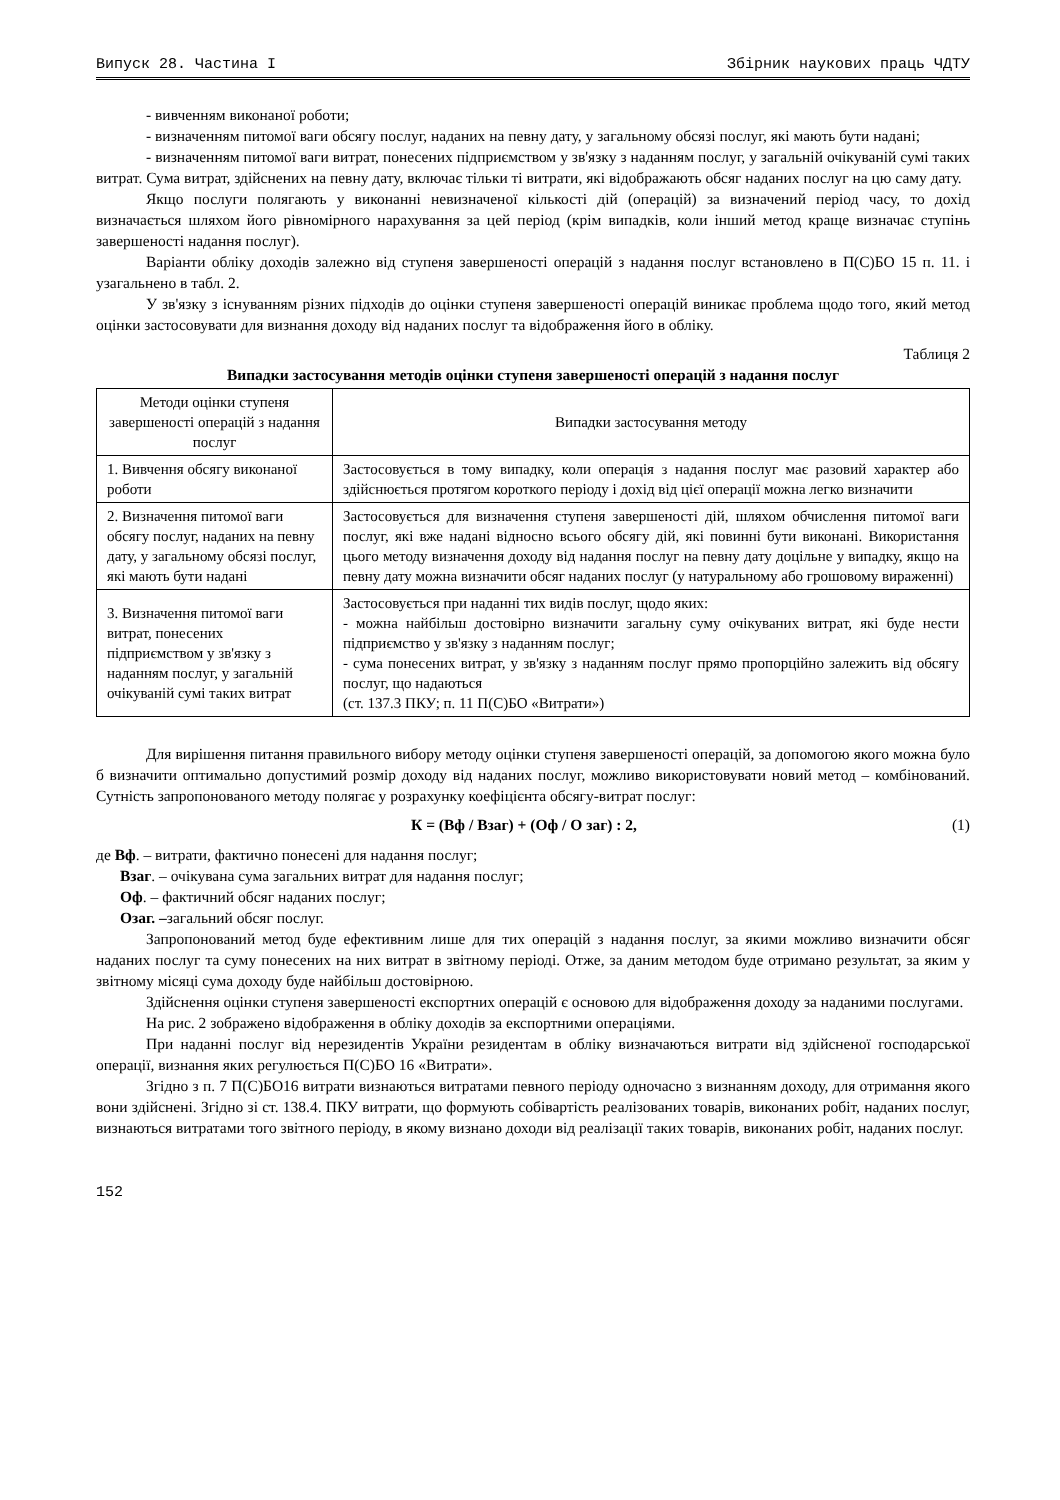Випуск 28. Частина I Збірник наукових праць ЧДТУ
- вивченням виконаної роботи;
- визначенням питомої ваги обсягу послуг, наданих на певну дату, у загальному обсязі послуг, які мають бути надані;
- визначенням питомої ваги витрат, понесених підприємством у зв'язку з наданням послуг, у загальній очікуваній сумі таких витрат. Сума витрат, здійснених на певну дату, включає тільки ті витрати, які відображають обсяг наданих послуг на цю саму дату.
Якщо послуги полягають у виконанні невизначеної кількості дій (операцій) за визначений період часу, то дохід визначається шляхом його рівномірного нарахування за цей період (крім випадків, коли інший метод краще визначає ступінь завершеності надання послуг).
Варіанти обліку доходів залежно від ступеня завершеності операцій з надання послуг встановлено в П(С)БО 15 п. 11. і узагальнено в табл. 2.
У зв'язку з існуванням різних підходів до оцінки ступеня завершеності операцій виникає проблема щодо того, який метод оцінки застосовувати для визнання доходу від наданих послуг та відображення його в обліку.
Таблиця 2
Випадки застосування методів оцінки ступеня завершеності операцій з надання послуг
| Методи оцінки ступеня завершеності операцій з надання послуг | Випадки застосування методу |
| 1. Вивчення обсягу виконаної роботи | Застосовується в тому випадку, коли операція з надання послуг має разовий характер або здійснюється протягом короткого періоду і дохід від цієї операції можна легко визначити |
| 2. Визначення питомої ваги обсягу послуг, наданих на певну дату, у загальному обсязі послуг, які мають бути надані | Застосовується для визначення ступеня завершеності дій, шляхом обчислення питомої ваги послуг, які вже надані відносно всього обсягу дій, які повинні бути виконані. Використання цього методу визначення доходу від надання послуг на певну дату доцільне у випадку, якщо на певну дату можна визначити обсяг наданих послуг (у натуральному або грошовому вираженні) |
| 3. Визначення питомої ваги витрат, понесених підприємством у зв'язку з наданням послуг, у загальній очікуваній сумі таких витрат | Застосовується при наданні тих видів послуг, щодо яких: - можна найбільш достовірно визначити загальну суму очікуваних витрат, які буде нести підприємство у зв'язку з наданням послуг; - сума понесених витрат, у зв'язку з наданням послуг прямо пропорційно залежить від обсягу послуг, що надаються (ст. 137.3 ПКУ; п. 11 П(С)БО «Витрати») |
Для вирішення питання правильного вибору методу оцінки ступеня завершеності операцій, за допомогою якого можна було б визначити оптимально допустимий розмір доходу від наданих послуг, можливо використовувати новий метод – комбінований. Сутність запропонованого методу полягає у розрахунку коефіцієнта обсягу-витрат послуг:
К = (Вф / Взаг) + (Оф / О заг) : 2, (1)
де Вф. – витрати, фактично понесені для надання послуг;
Взаг. – очікувана сума загальних витрат для надання послуг;
Оф. – фактичний обсяг наданих послуг;
Озаг. –загальний обсяг послуг.
Запропонований метод буде ефективним лише для тих операцій з надання послуг, за якими можливо визначити обсяг наданих послуг та суму понесених на них витрат в звітному періоді. Отже, за даним методом буде отримано результат, за яким у звітному місяці сума доходу буде найбільш достовірною.
Здійснення оцінки ступеня завершеності експортних операцій є основою для відображення доходу за наданими послугами.
На рис. 2 зображено відображення в обліку доходів за експортними операціями.
При наданні послуг від нерезидентів України резидентам в обліку визначаються витрати від здійсненої господарської операції, визнання яких регулюється П(С)БО 16 «Витрати».
Згідно з п. 7 П(С)БО16 витрати визнаються витратами певного періоду одночасно з визнанням доходу, для отримання якого вони здійснені. Згідно зі ст. 138.4. ПКУ витрати, що формують собівартість реалізованих товарів, виконаних робіт, наданих послуг, визнаються витратами того звітного періоду, в якому визнано доходи від реалізації таких товарів, виконаних робіт, наданих послуг.
152